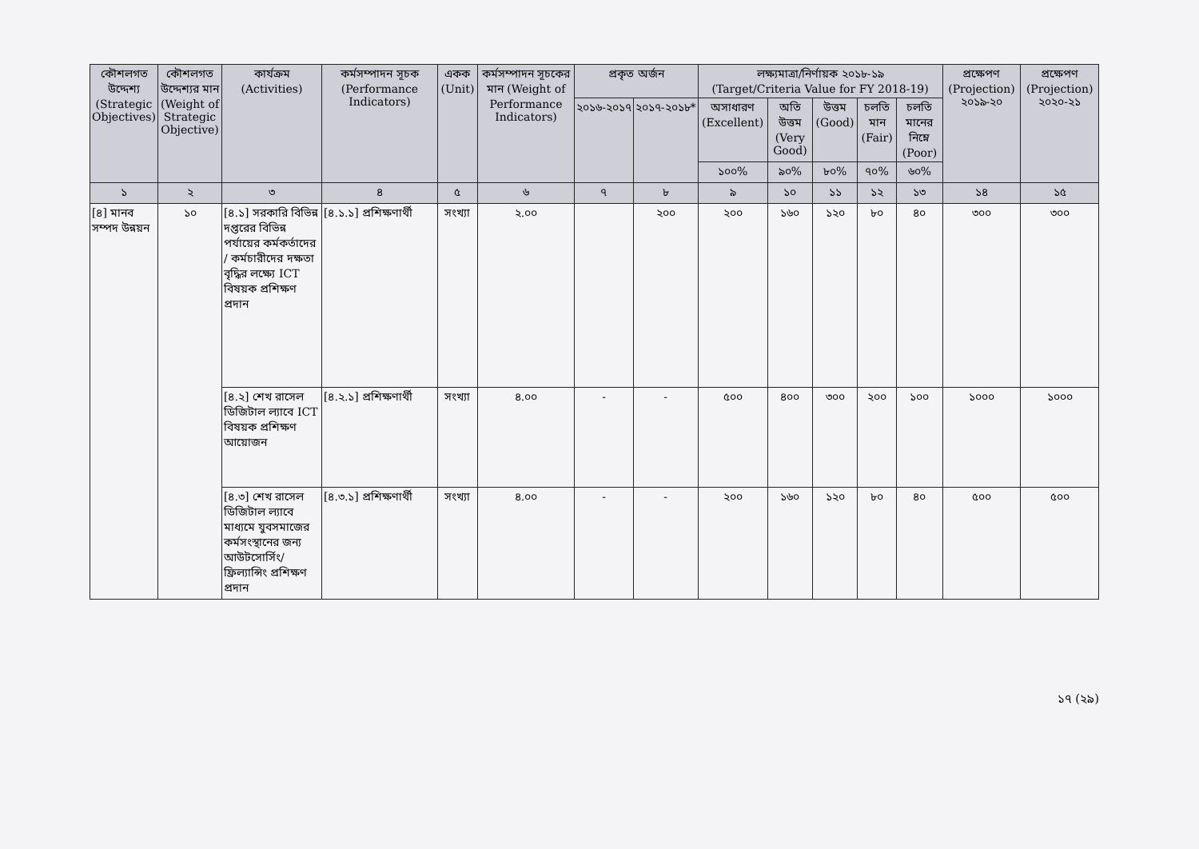| কৌশলগত উদ্দেশ্য (Strategic Objectives) | কৌশলগত উদ্দেশ্যর মান (Weight of Strategic Objective) | কার্যক্রম (Activities) | কর্মসম্পাদন সূচক (Performance Indicators) | একক (Unit) | কর্মসম্পাদন সূচকের মান (Weight of Performance Indicators) | প্রকৃত অর্জন | | লক্ষ্যমাত্রা/নির্ণায়ক ২০১৮-১৯ (Target/Criteria Value for FY 2018-19) | | | | | প্রক্ষেপণ (Projection) ২০১৯-২০ | প্রক্ষেপণ (Projection) ২০২০-২১ |
| --- | --- | --- | --- | --- | --- | --- | --- | --- | --- | --- | --- | --- | --- | --- |
| | | | | | | ২০১৬-২০১৭ | ২০১৭-২০১৮* | অসাধারণ (Excellent) | অতি উত্তম (Very Good) | উত্তম (Good) | চলতি মান (Fair) | চলতি মানের নিম্নে (Poor) | | |
| | | | | | | | | ১০০% | ৯০% | ৮০% | ৭০% | ৬০% | | |
| ১ | ২ | ৩ | ৪ | ৫ | ৬ | ৭ | ৮ | ৯ | ১০ | ১১ | ১২ | ১৩ | ১৪ | ১৫ |
| [৪] মানব সম্পদ উন্নয়ন | ১০ | [৪.১] সরকারি বিভিন্ন দপ্তরের বিভিন্ন পর্যায়ের কর্মকর্তাদের / কর্মচারীদের দক্ষতা বৃদ্ধির লক্ষ্যে ICT বিষয়ক প্রশিক্ষণ প্রদান | [৪.১.১] প্রশিক্ষণার্থী | সংখ্যা | ২.০০ | | ২০০ | ২০০ | ১৬০ | ১২০ | ৮০ | ৪০ | ৩০০ | ৩০০ |
| | | [৪.২] শেখ রাসেল ডিজিটাল ল্যাবে ICT বিষয়ক প্রশিক্ষণ আয়োজন | [৪.২.১] প্রশিক্ষণার্থী | সংখ্যা | ৪.০০ | - | - | ৫০০ | ৪০০ | ৩০০ | ২০০ | ১০০ | ১০০০ | ১০০০ |
| | | [৪.৩] শেখ রাসেল ডিজিটাল ল্যাবে মাধ্যমে যুবসমাজের কর্মসংস্থানের জন্য আউটসোর্সিং/ ফ্রিল্যান্সিং প্রশিক্ষণ প্রদান | [৪.৩.১] প্রশিক্ষণার্থী | সংখ্যা | ৪.০০ | - | - | ২০০ | ১৬০ | ১২০ | ৮০ | ৪০ | ৫০০ | ৫০০ |
১৭ (২৯)